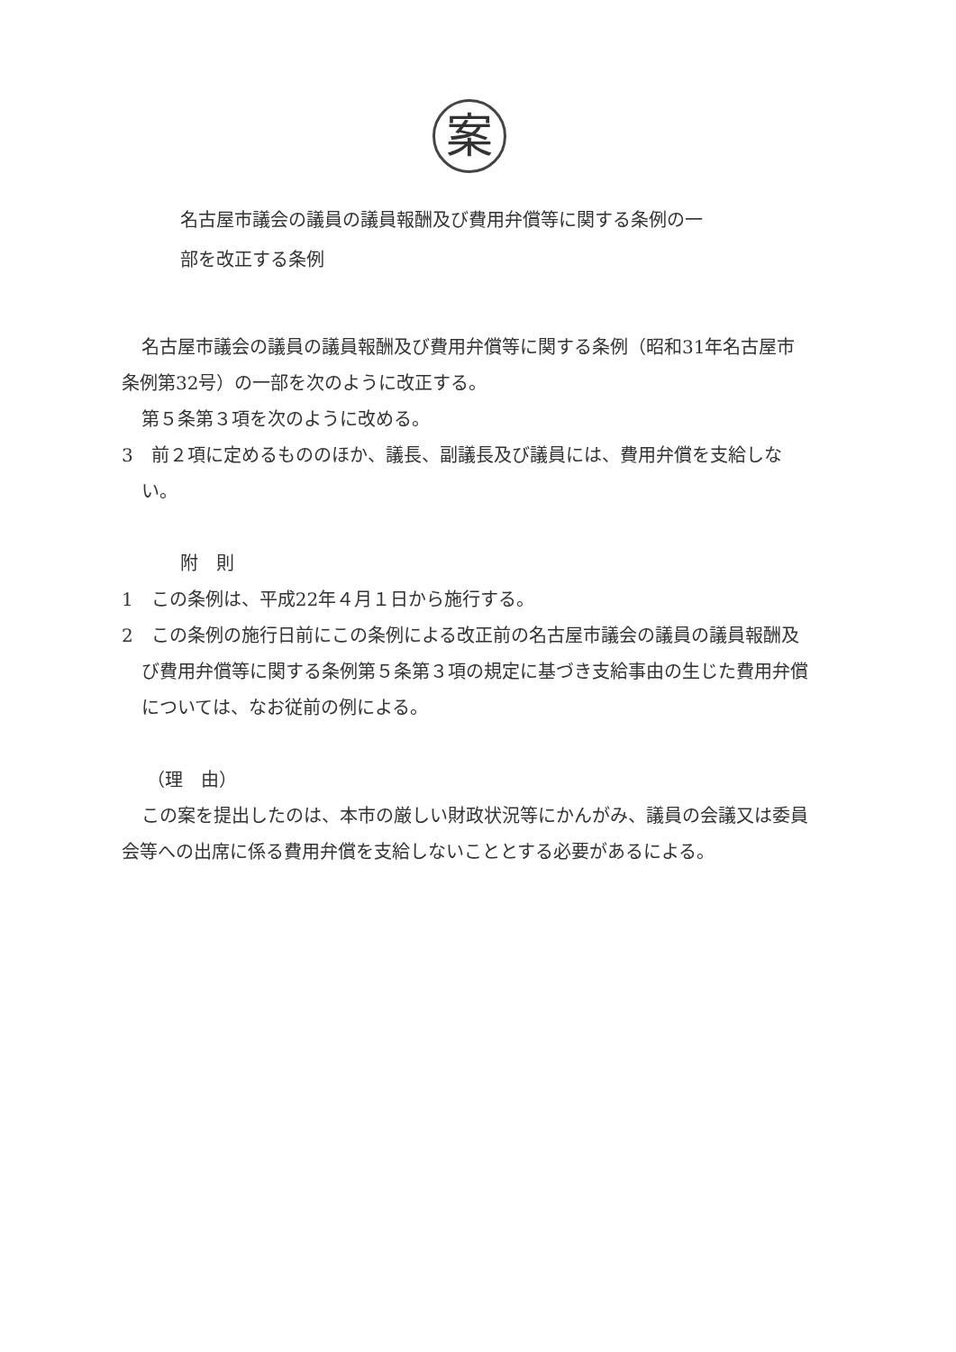案
名古屋市議会の議員の議員報酬及び費用弁償等に関する条例の一
部を改正する条例
名古屋市議会の議員の議員報酬及び費用弁償等に関する条例（昭和31年名古屋市条例第32号）の一部を次のように改正する。
第５条第３項を次のように改める。
3　前２項に定めるもののほか、議長、副議長及び議員には、費用弁償を支給しない。
附　則
1　この条例は、平成22年４月１日から施行する。
2　この条例の施行日前にこの条例による改正前の名古屋市議会の議員の議員報酬及び費用弁償等に関する条例第５条第３項の規定に基づき支給事由の生じた費用弁償については、なお従前の例による。
（理　由）
この案を提出したのは、本市の厳しい財政状況等にかんがみ、議員の会議又は委員会等への出席に係る費用弁償を支給しないこととする必要があるによる。